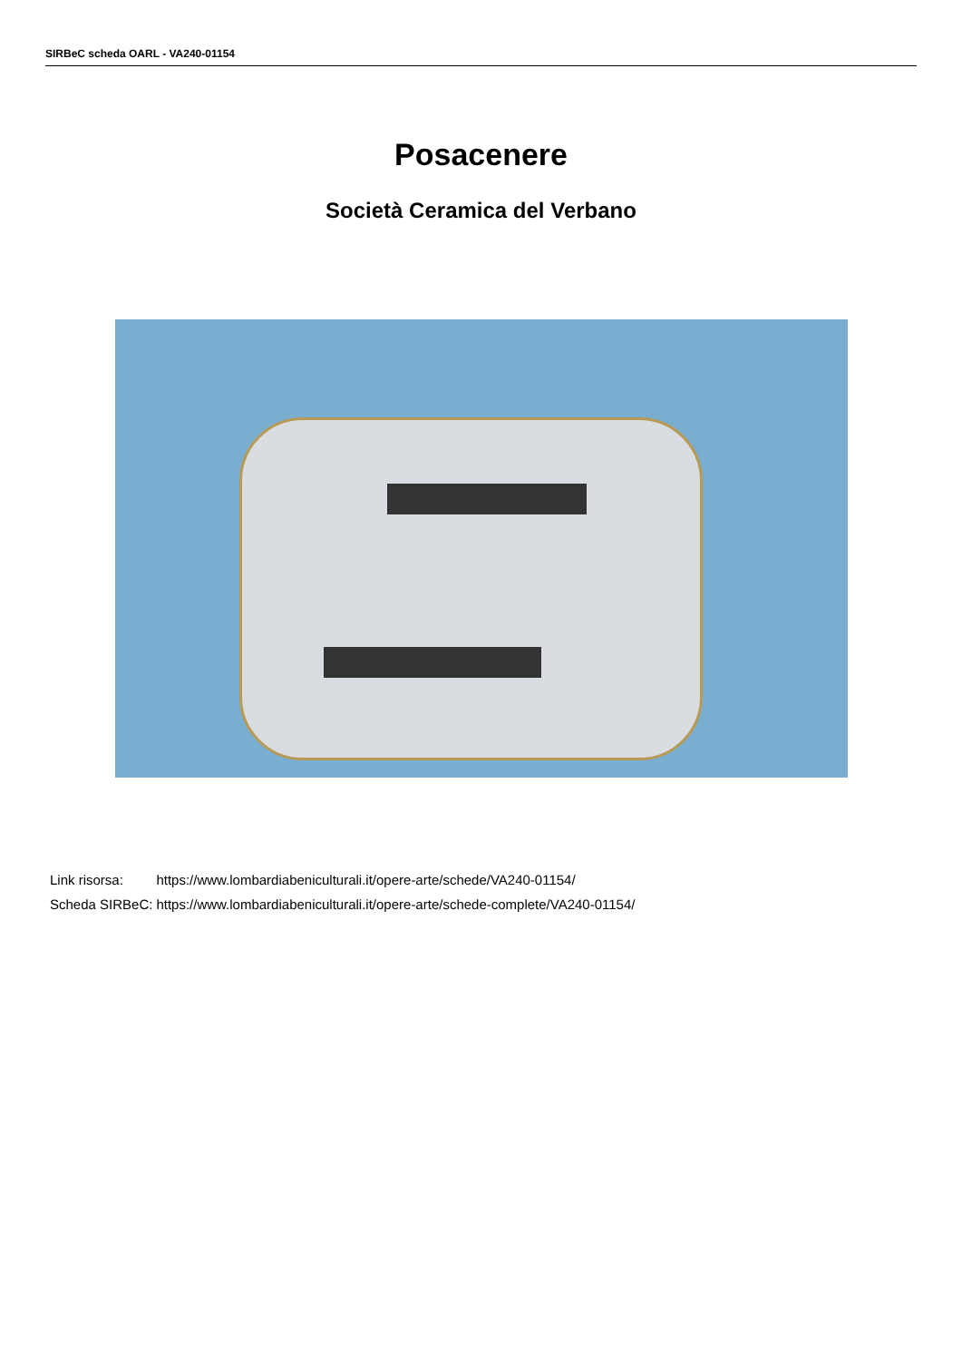SIRBeC scheda OARL - VA240-01154
Posacenere
Società Ceramica del Verbano
| Link risorsa: | https://www.lombardiabeniculturali.it/opere-arte/schede/VA240-01154/ |
| Scheda SIRBeC: | https://www.lombardiabeniculturali.it/opere-arte/schede-complete/VA240-01154/ |